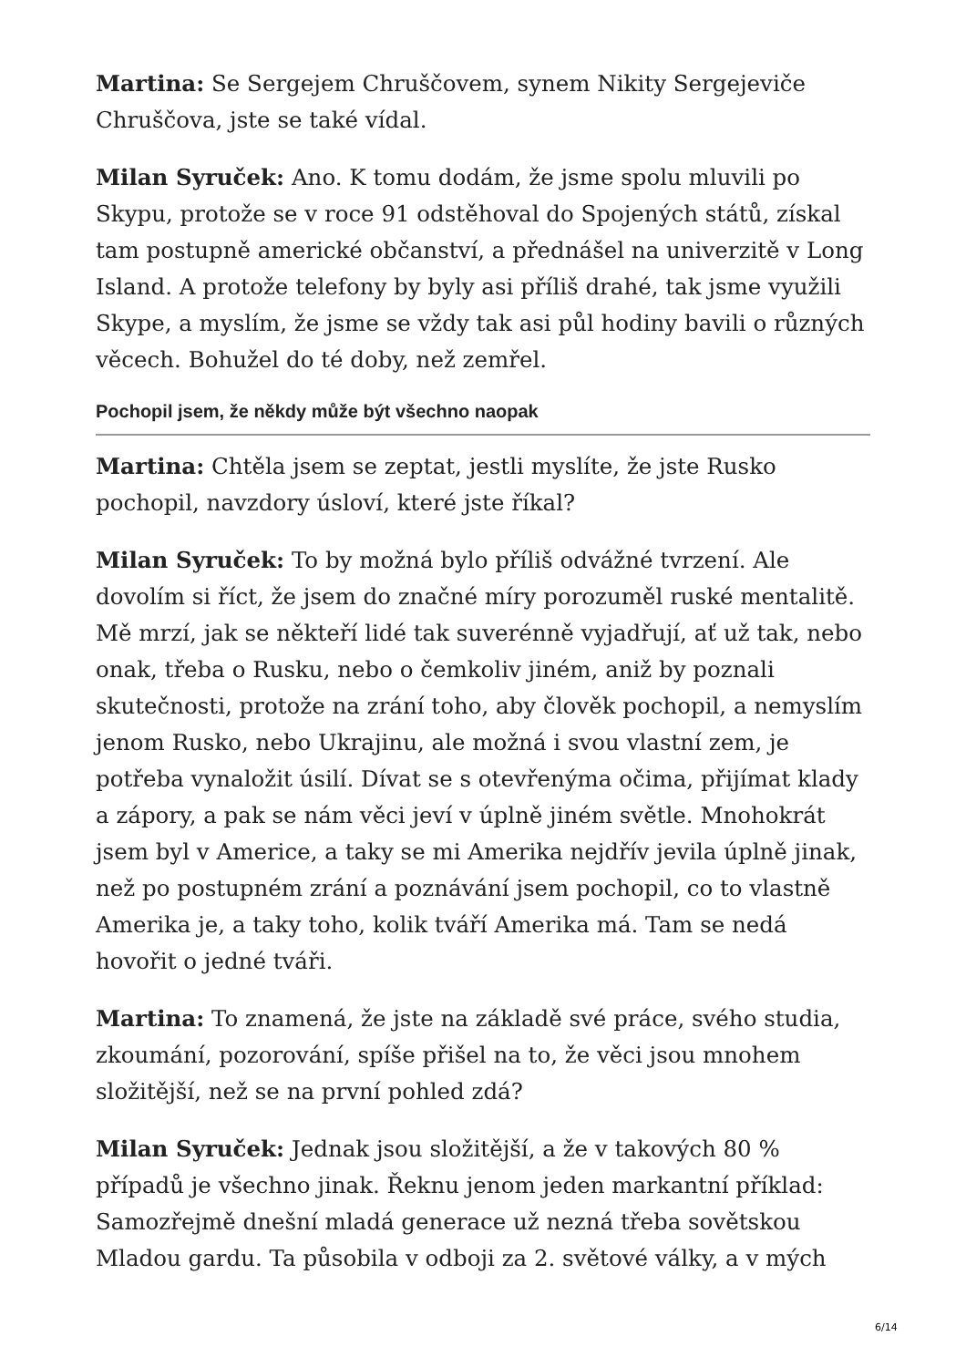Martina: Se Sergejem Chruščovem, synem Nikity Sergejeviče Chruščova, jste se také vídal.
Milan Syruček: Ano. K tomu dodám, že jsme spolu mluvili po Skypu, protože se v roce 91 odstěhoval do Spojených států, získal tam postupně americké občanství, a přednášel na univerzitě v Long Island. A protože telefony by byly asi příliš drahé, tak jsme využili Skype, a myslím, že jsme se vždy tak asi půl hodiny bavili o různých věcech. Bohužel do té doby, než zemřel.
Pochopil jsem, že někdy může být všechno naopak
Martina: Chtěla jsem se zeptat, jestli myslíte, že jste Rusko pochopil, navzdory úsloví, které jste říkal?
Milan Syruček: To by možná bylo příliš odvážné tvrzení. Ale dovolím si říct, že jsem do značné míry porozuměl ruské mentalitě. Mě mrzí, jak se někteří lidé tak suverénně vyjadřují, ať už tak, nebo onak, třeba o Rusku, nebo o čemkoliv jiném, aniž by poznali skutečnosti, protože na zrání toho, aby člověk pochopil, a nemyslím jenom Rusko, nebo Ukrajinu, ale možná i svou vlastní zem, je potřeba vynaložit úsilí. Dívat se s otevřenýma očima, přijímat klady a zápory, a pak se nám věci jeví v úplně jiném světle. Mnohokrát jsem byl v Americe, a taky se mi Amerika nejdřív jevila úplně jinak, než po postupném zrání a poznávání jsem pochopil, co to vlastně Amerika je, a taky toho, kolik tváří Amerika má. Tam se nedá hovořit o jedné tváři.
Martina: To znamená, že jste na základě své práce, svého studia, zkoumání, pozorování, spíše přišel na to, že věci jsou mnohem složitější, než se na první pohled zdá?
Milan Syruček: Jednak jsou složitější, a že v takových 80 % případů je všechno jinak. Řeknu jenom jeden markantní příklad: Samozřejmě dnešní mladá generace už nezná třeba sovětskou Mladou gardu. Ta působila v odboji za 2. světové války, a v mých
6/14